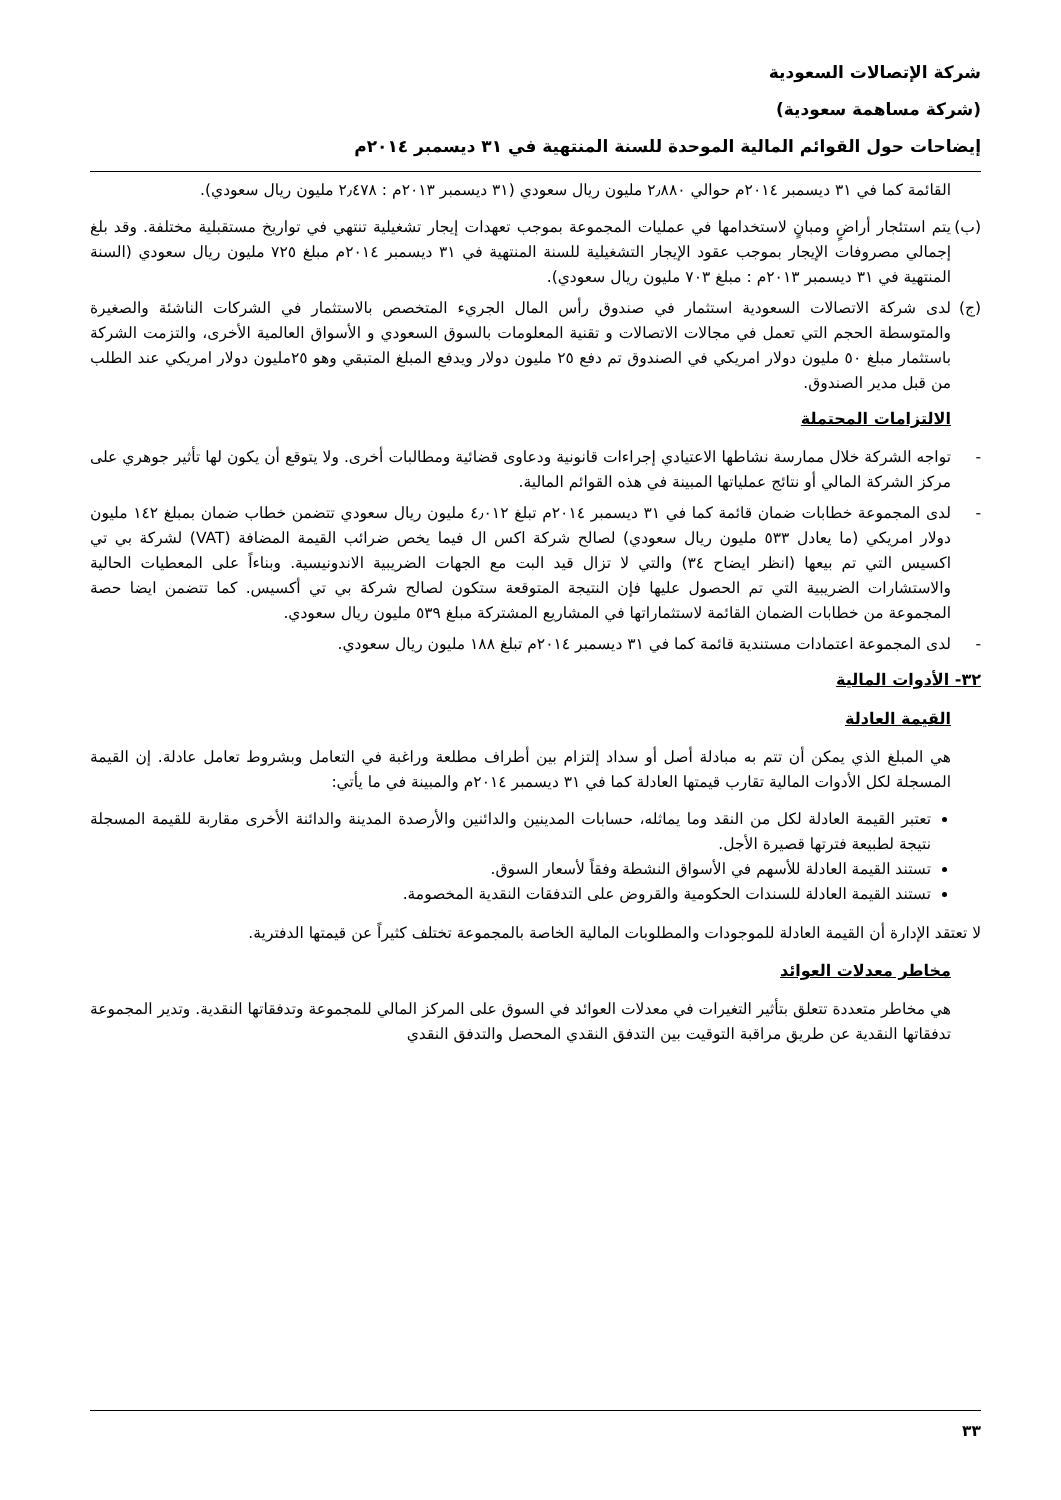شركة الإتصالات السعودية
(شركة مساهمة سعودية)
إيضاحات حول القوائم المالية الموحدة للسنة المنتهية في ٣١ ديسمبر ٢٠١٤م
القائمة كما في ٣١ ديسمبر ٢٠١٤م حوالي ٢٫٨٨٠ مليون ريال سعودي (٣١ ديسمبر ٢٠١٣م : ٢٫٤٧٨ مليون ريال سعودي).
(ب) يتم استئجار أراضٍ ومبانٍ لاستخدامها في عمليات المجموعة بموجب تعهدات إيجار تشغيلية تنتهي في تواريخ مستقبلية مختلفة. وقد بلغ إجمالي مصروفات الإيجار بموجب عقود الإيجار التشغيلية للسنة المنتهية في ٣١ ديسمبر ٢٠١٤م مبلغ ٧٢٥ مليون ريال سعودي (السنة المنتهية في ٣١ ديسمبر ٢٠١٣م : مبلغ ٧٠٣ مليون ريال سعودي).
(ج) لدى شركة الاتصالات السعودية استثمار في صندوق رأس المال الجريء المتخصص بالاستثمار في الشركات الناشئة والصغيرة والمتوسطة الحجم التي تعمل في مجالات الاتصالات و تقنية المعلومات بالسوق السعودي و الأسواق العالمية الأخرى، والتزمت الشركة باستثمار مبلغ ٥٠ مليون دولار امريكي في الصندوق تم دفع ٢٥ مليون دولار ويدفع المبلغ المتبقي وهو ٢٥مليون دولار امريكي عند الطلب من قبل مدير الصندوق.
الالتزامات المحتملة
- تواجه الشركة خلال ممارسة نشاطها الاعتيادي إجراءات قانونية ودعاوى قضائية ومطالبات أخرى. ولا يتوقع أن يكون لها تأثير جوهري على مركز الشركة المالي أو نتائج عملياتها المبينة في هذه القوائم المالية.
- لدى المجموعة خطابات ضمان قائمة كما في ٣١ ديسمبر ٢٠١٤م تبلغ ٤٫٠١٢ مليون ريال سعودي تتضمن خطاب ضمان بمبلغ ١٤٢ مليون دولار امريكي (ما يعادل ٥٣٣ مليون ريال سعودي) لصالح شركة اكس ال فيما يخص ضرائب القيمة المضافة (VAT) لشركة بي تي اكسيس التي تم بيعها (انظر ايضاح ٣٤) والتي لا تزال قيد البت مع الجهات الضريبية الاندونيسية. وبناءاً على المعطيات الحالية والاستشارات الضريبية التي تم الحصول عليها فإن النتيجة المتوقعة ستكون لصالح شركة بي تي أكسيس. كما تتضمن ايضا حصة المجموعة من خطابات الضمان القائمة لاستثماراتها في المشاريع المشتركة مبلغ ٥٣٩ مليون ريال سعودي.
- لدى المجموعة اعتمادات مستندية قائمة كما في ٣١ ديسمبر ٢٠١٤م تبلغ ١٨٨ مليون ريال سعودي.
٣٢- الأدوات المالية
القيمة العادلة
هي المبلغ الذي يمكن أن تتم به مبادلة أصل أو سداد إلتزام بين أطراف مطلعة وراغبة في التعامل وبشروط تعامل عادلة. إن القيمة المسجلة لكل الأدوات المالية تقارب قيمتها العادلة كما في ٣١ ديسمبر ٢٠١٤م والمبينة في ما يأتي:
تعتبر القيمة العادلة لكل من النقد وما يماثله، حسابات المدينين والدائنين والأرصدة المدينة والدائنة الأخرى مقاربة للقيمة المسجلة نتيجة لطبيعة فترتها قصيرة الأجل.
تستند القيمة العادلة للأسهم في الأسواق النشطة وفقاً لأسعار السوق.
تستند القيمة العادلة للسندات الحكومية والقروض على التدفقات النقدية المخصومة.
لا تعتقد الإدارة أن القيمة العادلة للموجودات والمطلوبات المالية الخاصة بالمجموعة تختلف كثيراً عن قيمتها الدفترية.
مخاطر معدلات العوائد
هي مخاطر متعددة تتعلق بتأثير التغيرات في معدلات العوائد في السوق على المركز المالي للمجموعة وتدفقاتها النقدية. وتدير المجموعة تدفقاتها النقدية عن طريق مراقبة التوقيت بين التدفق النقدي المحصل والتدفق النقدي
٣٣